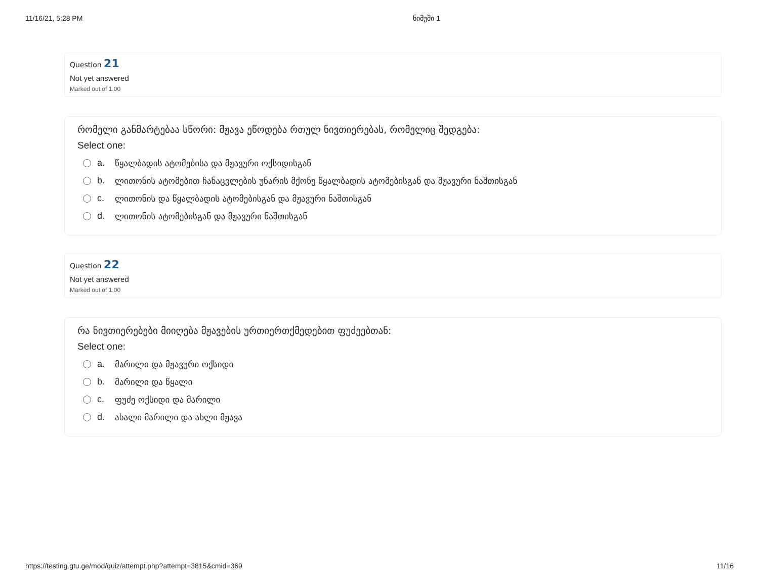11/16/21, 5:28 PM ნიმუში 1
Question 21
Not yet answered
Marked out of 1.00
რომელი განმარტებაა სწორი: მჟავა ეწოდება რთულ ნივთიერებას, რომელიც შედგება:
Select one:
a. წყალბადის ატომებისა და მჟავური ოქსიდისგან
b. ლითონის ატომებით ჩანაცვლების უნარის მქონე წყალბადის ატომებისგან და მჟავური ნაშთისგან
c. ლითონის და წყალბადის ატომებისგან და მჟავური ნაშთისგან
d. ლითონის ატომებისგან და მჟავური ნაშთისგან
Question 22
Not yet answered
Marked out of 1.00
რა ნივთიერებები მიიღება მჟავების ურთიერთქმედებით ფუძეებთან:
Select one:
a. მარილი და მჟავური ოქსიდი
b. მარილი და წყალი
c. ფუძე ოქსიდი და მარილი
d. ახალი მარილი და ახლი მჟავა
https://testing.gtu.ge/mod/quiz/attempt.php?attempt=3815&cmid=369 11/16